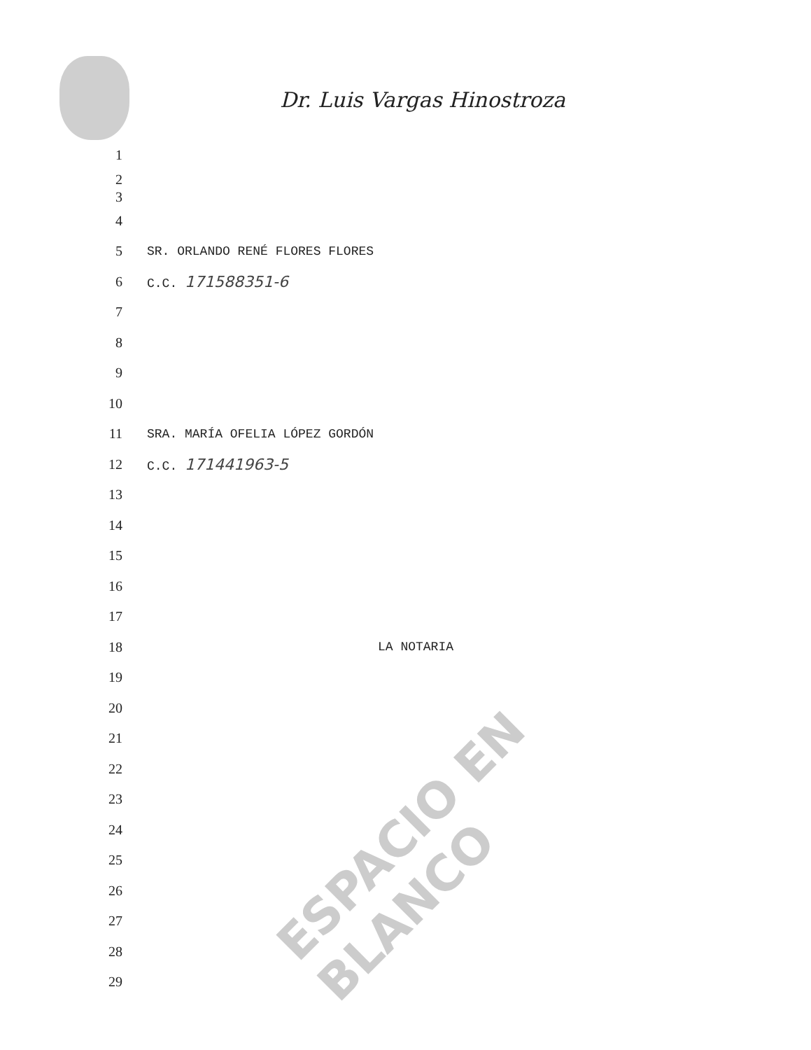Dr. Luis Vargas Hinostroza
1
2
3
4
5 SR. ORLANDO RENÉ FLORES FLORES
6 C.C. 171588351-6
7
8
9
10
11 SRA. MARÍA OFELIA LÓPEZ GORDÓN
12 C.C. 171441963-5
13
14
15
16
17
18 LA NOTARIA
19
20
21
22
23
24
25
26
27
28
29
ESPACIO EN BLANCO